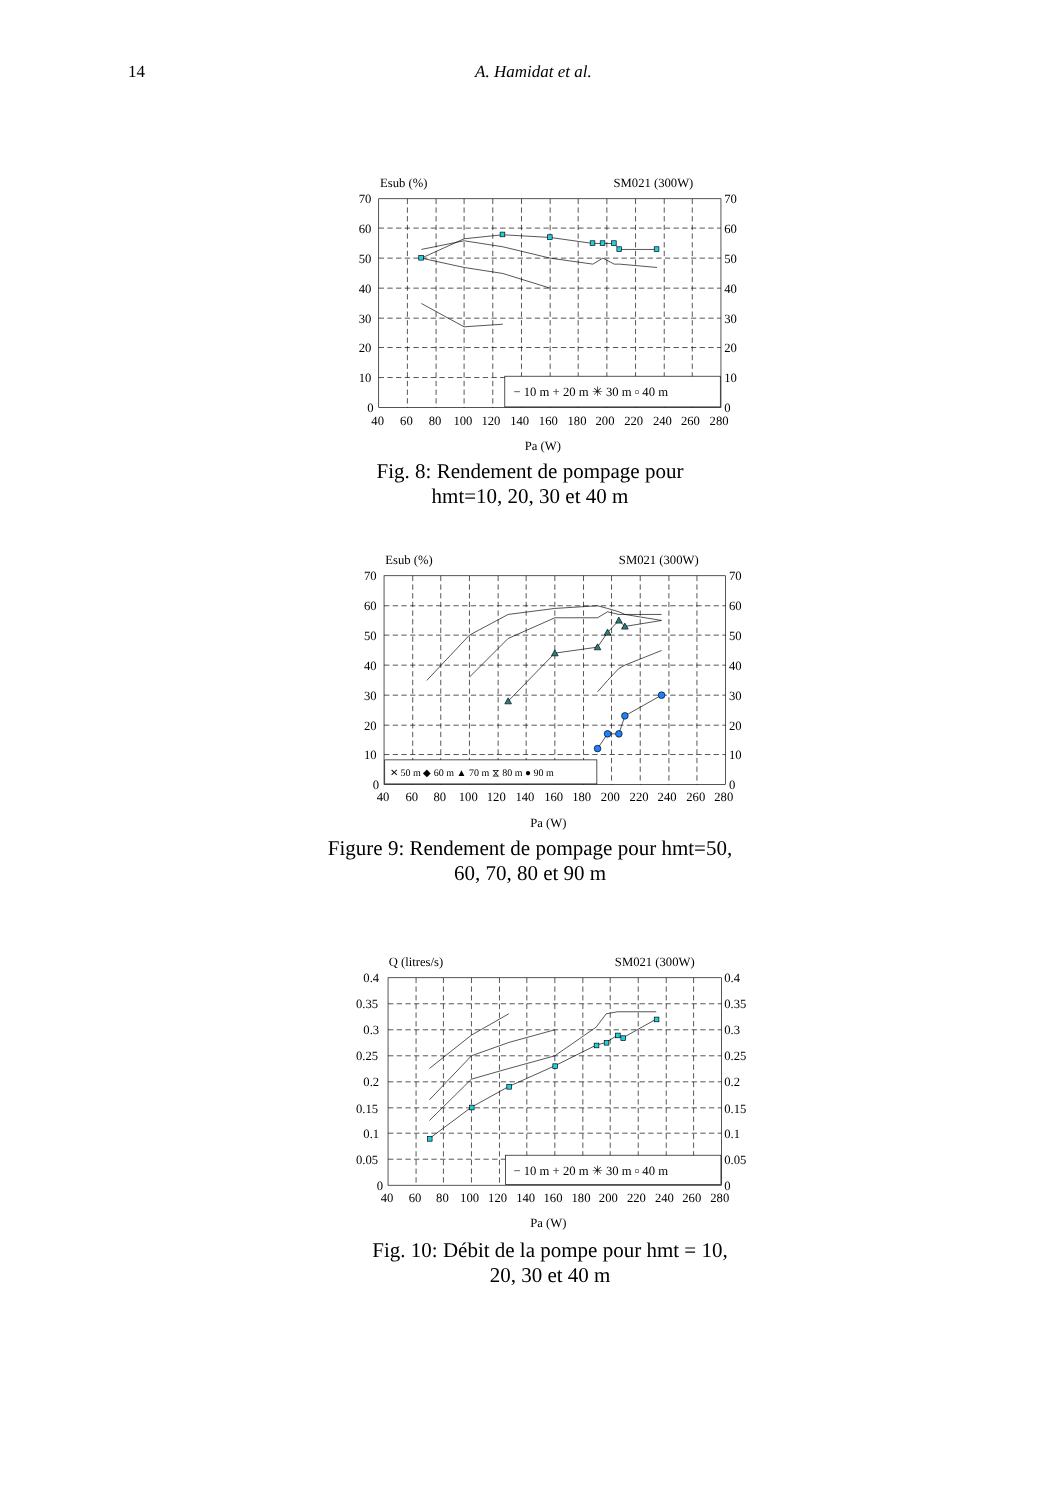14 A. Hamidat et al.
− 10 m + 20 m ✳ 30 m ▫ 40 m
Esub (%)
SM021 (300W)
70
60
50
40
30
20
10
0
70
60
50
40
30
20
10
0
40
60
80
100
120
140
160
180
200
220
240
260
280
Pa (W)
Fig. 8: Rendement de pompage pour
hmt=10, 20, 30 et 40 m
✕ 50 m ◆ 60 m ▲ 70 m ⧖ 80 m ● 90 m
Esub (%)
SM021 (300W)
70
60
50
40
30
20
10
0
70
60
50
40
30
20
10
0
40
60
80
100
120
140
160
180
200
220
240
260
280
Pa (W)
Figure 9: Rendement de pompage pour hmt=50,
60, 70, 80 et 90 m
− 10 m + 20 m ✳ 30 m ▫ 40 m
Q (litres/s)
SM021 (300W)
0.4
0.35
0.3
0.25
0.2
0.15
0.1
0.05
0
0.4
0.35
0.3
0.25
0.2
0.15
0.1
0.05
0
40
60
80
100
120
140
160
180
200
220
240
260
280
Pa (W)
Fig. 10: Débit de la pompe pour hmt = 10,
20, 30 et 40 m